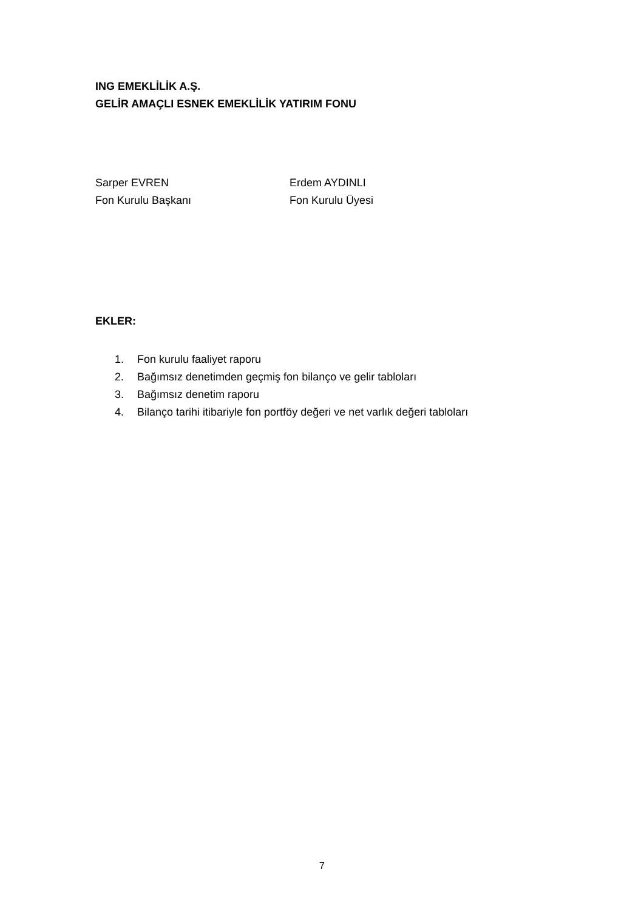ING EMEKLİLİK A.Ş.
GELİR AMAÇLI ESNEK EMEKLİLİK YATIRIM FONU
Sarper EVREN
Fon Kurulu Başkanı
Erdem AYDINLI
Fon Kurulu Üyesi
EKLER:
1. Fon kurulu faaliyet raporu
2. Bağımsız denetimden geçmiş fon bilanço ve gelir tabloları
3. Bağımsız denetim raporu
4. Bilanço tarihi itibariyle fon portföy değeri ve net varlık değeri tabloları
7